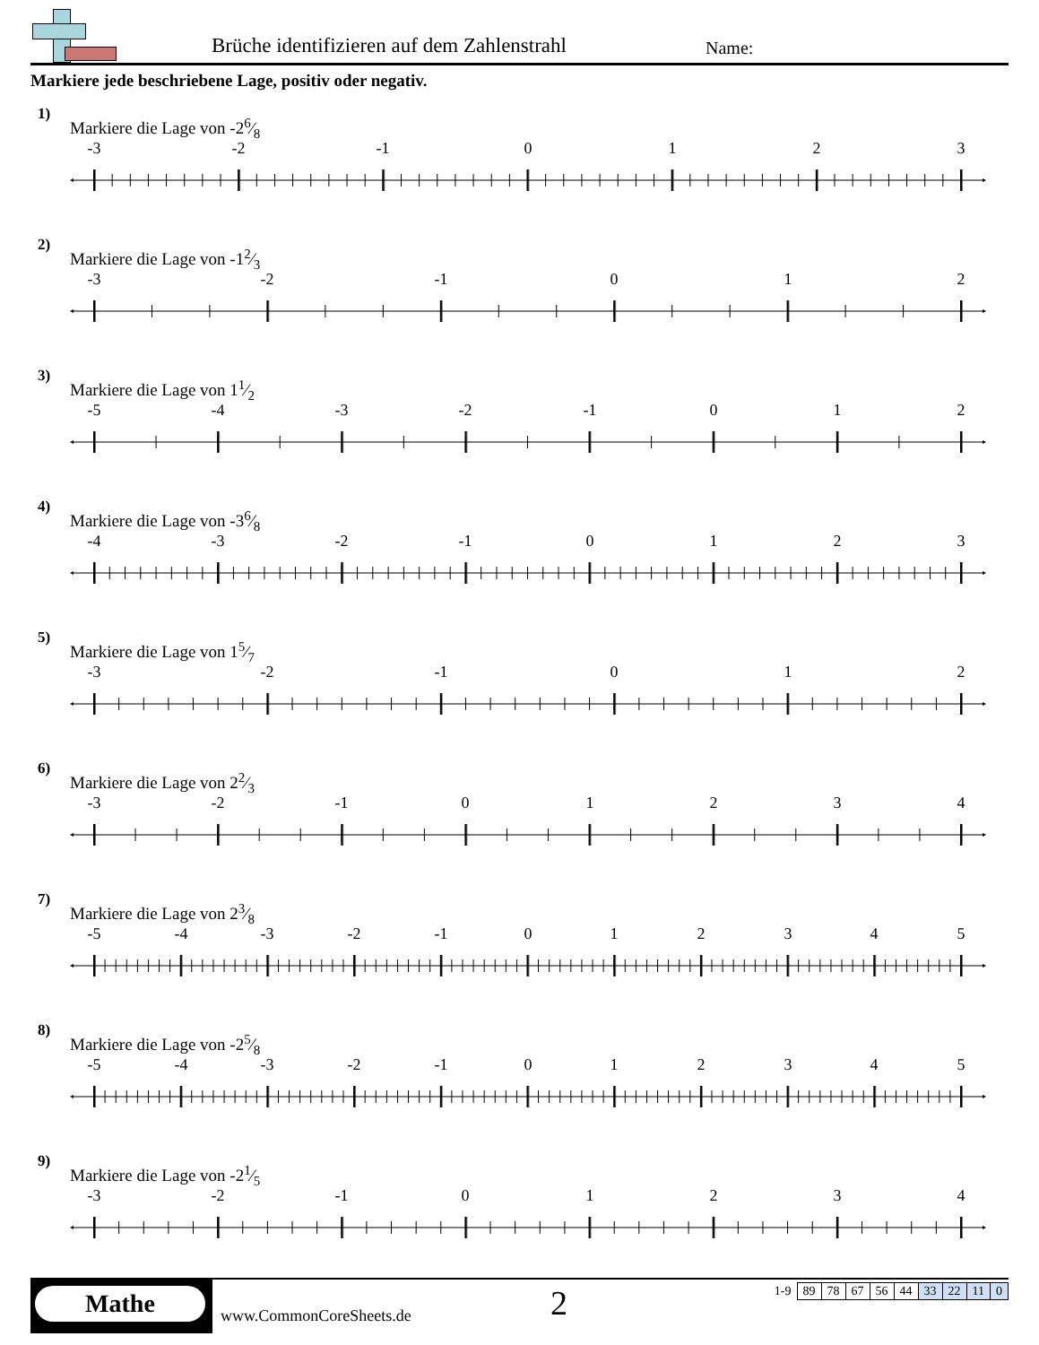Brüche identifizieren auf dem Zahlenstrahl
Name:
Markiere jede beschriebene Lage, positiv oder negativ.
1)
Markiere die Lage von -26⁄8
-3
-2
-1
0
1
2
3
2)
Markiere die Lage von -12⁄3
-3
-2
-1
0
1
2
3)
Markiere die Lage von 11⁄2
-5
-4
-3
-2
-1
0
1
2
4)
Markiere die Lage von -36⁄8
-4
-3
-2
-1
0
1
2
3
5)
Markiere die Lage von 15⁄7
-3
-2
-1
0
1
2
6)
Markiere die Lage von 22⁄3
-3
-2
-1
0
1
2
3
4
7)
Markiere die Lage von 23⁄8
-5
-4
-3
-2
-1
0
1
2
3
4
5
8)
Markiere die Lage von -25⁄8
-5
-4
-3
-2
-1
0
1
2
3
4
5
9)
Markiere die Lage von -21⁄5
-3
-2
-1
0
1
2
3
4
Mathe
www.CommonCoreSheets.de 2
| 1-9 | 89 | 78 | 67 | 56 | 44 | 33 | 22 | 11 | 0 |